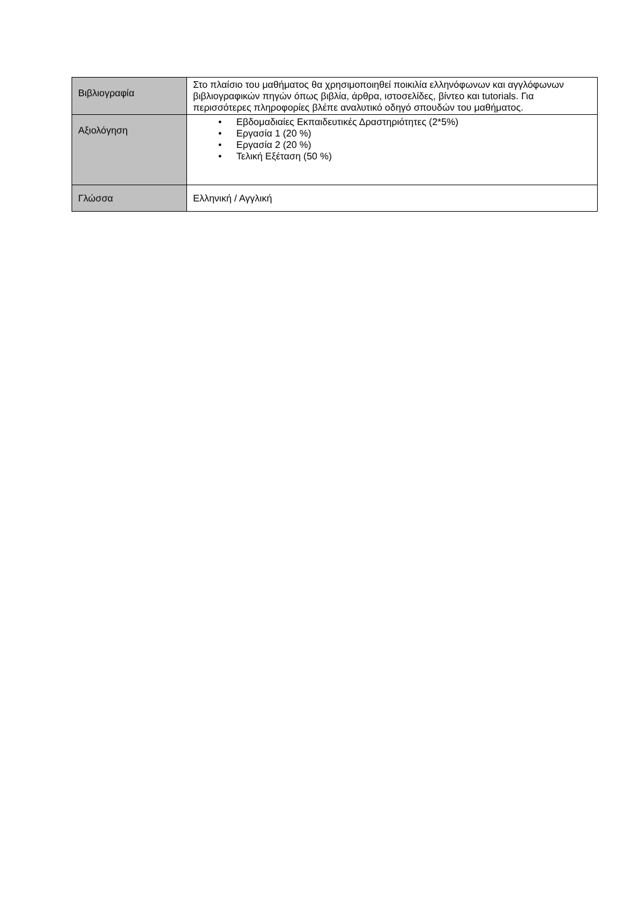| Βιβλιογραφία | Στο πλαίσιο του μαθήματος θα χρησιμοποιηθεί ποικιλία ελληνόφωνων και αγγλόφωνων βιβλιογραφικών πηγών όπως βιβλία, άρθρα, ιστοσελίδες, βίντεο και tutorials. Για περισσότερες πληροφορίες βλέπε αναλυτικό οδηγό σπουδών του μαθήματος. |
| Αξιολόγηση | • Εβδομαδιαίες Εκπαιδευτικές Δραστηριότητες (2*5%) • Εργασία 1 (20 %) • Εργασία 2 (20 %) • Τελική Εξέταση (50 %) |
| Γλώσσα | Ελληνική / Αγγλική |